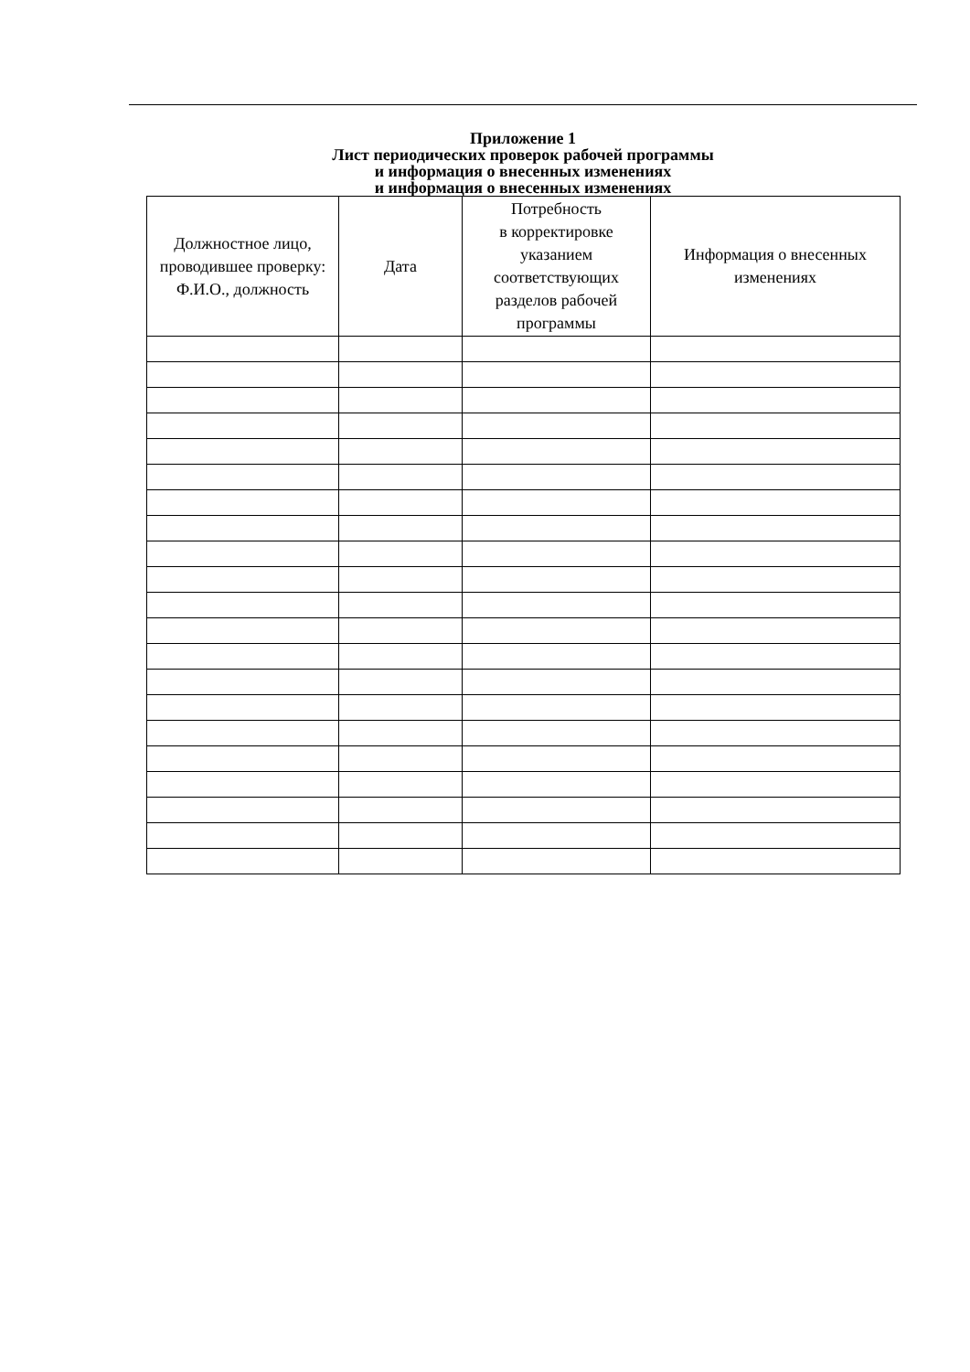Приложение 1
Лист периодических проверок рабочей программы
и информация о внесенных изменениях
и информация о внесенных изменениях
| Должностное лицо, проводившее проверку: Ф.И.О., должность | Дата | Потребность в корректировке указанием соответствующих разделов рабочей программы | Информация о внесенных изменениях |
| --- | --- | --- | --- |